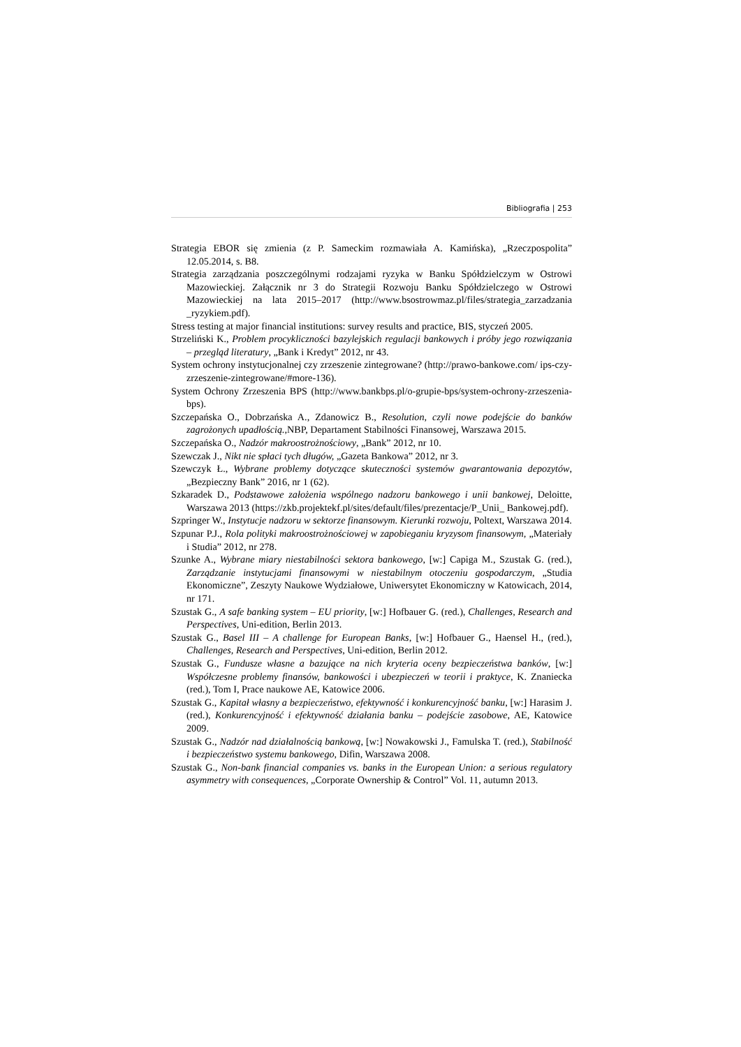Bibliografia | 253
Strategia EBOR się zmienia (z P. Sameckim rozmawiała A. Kamińska), „Rzeczpospolita” 12.05.2014, s. B8.
Strategia zarządzania poszczególnymi rodzajami ryzyka w Banku Spółdzielczym w Ostrowi Mazowieckiej. Załącznik nr 3 do Strategii Rozwoju Banku Spółdzielczego w Ostrowi Mazowieckiej na lata 2015–2017 (http://www.bsostrowmaz.pl/files/strategia_zarzadzania _ryzykiem.pdf).
Stress testing at major financial institutions: survey results and practice, BIS, styczeń 2005.
Strzeliński K., Problem procykliczności bazylejskich regulacji bankowych i próby jego rozwiązania – przegląd literatury, „Bank i Kredyt” 2012, nr 43.
System ochrony instytucjonalnej czy zrzeszenie zintegrowane? (http://prawo-bankowe.com/ ips-czy-zrzeszenie-zintegrowane/#more-136).
System Ochrony Zrzeszenia BPS (http://www.bankbps.pl/o-grupie-bps/system-ochrony-zrzeszenia-bps).
Szczepańska O., Dobrzańska A., Zdanowicz B., Resolution, czyli nowe podejście do banków zagrożonych upadłością., NBP, Departament Stabilności Finansowej, Warszawa 2015.
Szczepańska O., Nadzór makroostrożnościowy, „Bank” 2012, nr 10.
Szewczak J., Nikt nie spłaci tych długów, „Gazeta Bankowa” 2012, nr 3.
Szewczyk Ł., Wybrane problemy dotyczące skuteczności systemów gwarantowania depozytów, „Bezpieczny Bank” 2016, nr 1 (62).
Szkaradek D., Podstawowe założenia wspólnego nadzoru bankowego i unii bankowej, Deloitte, Warszawa 2013 (https://zkb.projektekf.pl/sites/default/files/prezentacje/P_Unii_ Bankowej.pdf).
Szpringer W., Instytucje nadzoru w sektorze finansowym. Kierunki rozwoju, Poltext, Warszawa 2014.
Szpunar P.J., Rola polityki makroostrożnościowej w zapobieganiu kryzysom finansowym, „Materiały i Studia” 2012, nr 278.
Szunke A., Wybrane miary niestabilności sektora bankowego, [w:] Capiga M., Szustak G. (red.), Zarządzanie instytucjami finansowymi w niestabilnym otoczeniu gospodarczym, „Studia Ekonomiczne”, Zeszyty Naukowe Wydziałowe, Uniwersytet Ekonomiczny w Katowicach, 2014, nr 171.
Szustak G., A safe banking system – EU priority, [w:] Hofbauer G. (red.), Challenges, Research and Perspectives, Uni-edition, Berlin 2013.
Szustak G., Basel III – A challenge for European Banks, [w:] Hofbauer G., Haensel H., (red.), Challenges, Research and Perspectives, Uni-edition, Berlin 2012.
Szustak G., Fundusze własne a bazujące na nich kryteria oceny bezpieczeństwa banków, [w:] Współczesne problemy finansów, bankowości i ubezpieczeń w teorii i praktyce, K. Znaniecka (red.), Tom I, Prace naukowe AE, Katowice 2006.
Szustak G., Kapitał własny a bezpieczeństwo, efektywność i konkurencyjność banku, [w:] Harasim J. (red.), Konkurencyjność i efektywność działania banku – podejście zasobowe, AE, Katowice 2009.
Szustak G., Nadzór nad działalnością bankową, [w:] Nowakowski J., Famulska T. (red.), Stabilność i bezpieczeństwo systemu bankowego, Difin, Warszawa 2008.
Szustak G., Non-bank financial companies vs. banks in the European Union: a serious regulatory asymmetry with consequences, „Corporate Ownership & Control” Vol. 11, autumn 2013.